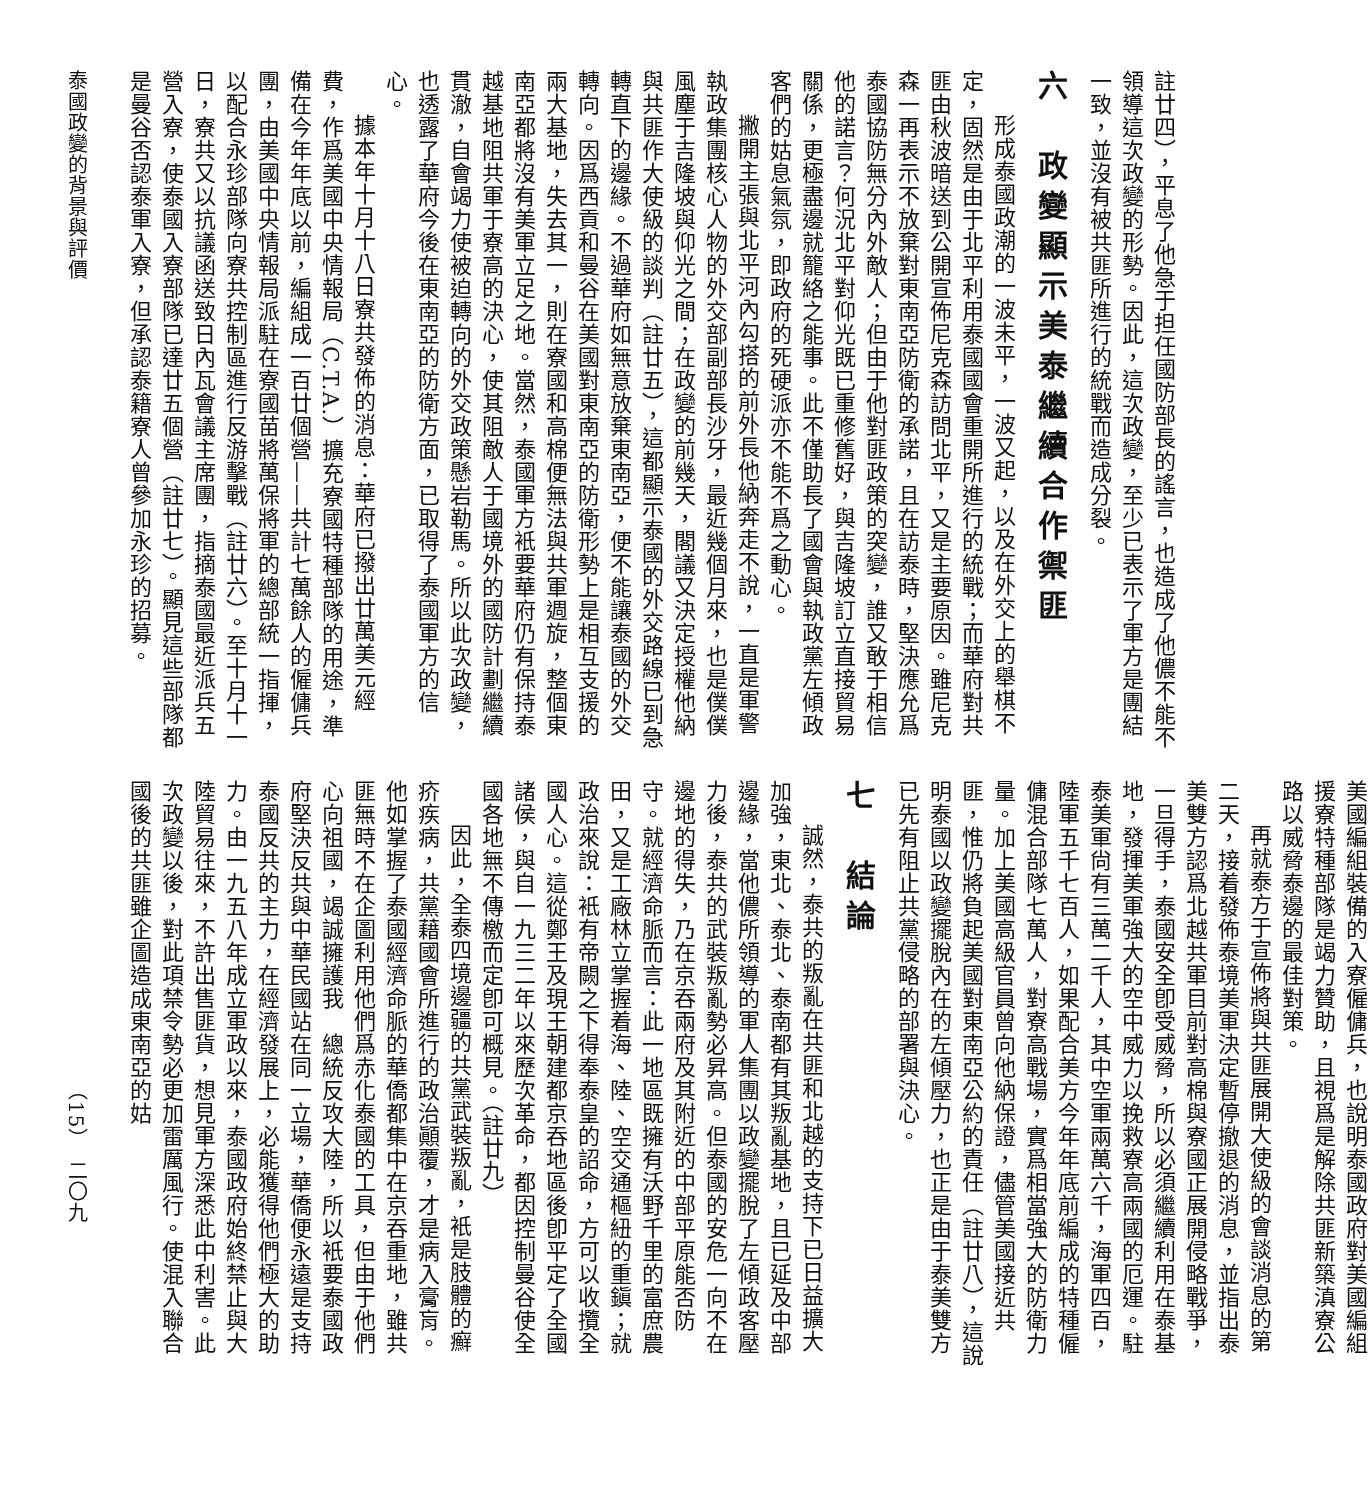註廿四），平息了他急于担任國防部長的謠言，也造成了他儂不能不領導這次政變的形勢。因此，這次政變，至少已表示了軍方是團結一致，並沒有被共匪所進行的統戰而造成分裂。
六　政變顯示美泰繼續合作禦匪
形成泰國政潮的一波未平，一波又起，以及在外交上的舉棋不定，固然是由于北平利用泰國國會重開所進行的統戰；而華府對共匪由秋波暗送到公開宣佈尼克森訪問北平，又是主要原因。雖尼克森一再表示不放棄對東南亞防衛的承諾，且在訪泰時，堅決應允爲泰國協防無分內外敵人；但由于他對匪政策的突變，誰又敢于相信他的諾言？何況北平對仰光既已重修舊好，與吉隆坡訂立直接貿易關係，更極盡邊就籠絡之能事。此不僅助長了國會與執政黨左傾政客們的姑息氣氛，即政府的死硬派亦不能不爲之動心。
撇開主張與北平河內勾搭的前外長他納奔走不說，一直是軍警執政集團核心人物的外交部副部長沙牙，最近幾個月來，也是僕僕風塵于吉隆坡與仰光之間；在政變的前幾天，閣議又決定授權他納與共匪作大使級的談判（註廿五），這都顯示泰國的外交路線已到急轉直下的邊緣。不過華府如無意放棄東南亞，便不能讓泰國的外交轉向。因爲西貢和曼谷在美國對東南亞的防衛形勢上是相互支援的兩大基地，失去其一，則在寮國和高棉便無法與共軍週旋，整個東南亞都將沒有美軍立足之地。當然，泰國軍方衹要華府仍有保持泰越基地阻共軍于寮高的決心，使其阻敵人于國境外的國防計劃繼續貫澈，自會竭力使被迫轉向的外交政策懸岩勒馬。所以此次政變，也透露了華府今後在東南亞的防衛方面，已取得了泰國軍方的信心。
據本年十月十八日寮共發佈的消息：華府已撥出廿萬美元經費，作爲美國中央情報局（C.T.A.）擴充寮國特種部隊的用途，準備在今年年底以前，編組成一百廿個營——共計七萬餘人的僱傭兵團，由美國中央情報局派駐在寮國苗將萬保將軍的總部統一指揮，以配合永珍部隊向寮共控制區進行反游擊戰（註廿六）。至十月十一日，寮共又以抗議函送致日內瓦會議主席團，指摘泰國最近派兵五營入寮，使泰國入寮部隊已達廿五個營（註廿七）。顯見這些部隊都是曼谷否認泰軍入寮，但承認泰籍寮人曾參加永珍的招募。
泰國政變的背景與評價
美國編組裝備的入寮僱傭兵，也說明泰國政府對美國編組援寮特種部隊是竭力贊助，且視爲是解除共匪新築滇寮公路以威脅泰邊的最佳對策。
再就泰方于宣佈將與共匪展開大使級的會談消息的第二天，接着發佈泰境美軍決定暫停撤退的消息，並指出泰美雙方認爲北越共軍目前對高棉與寮國正展開侵略戰爭，一旦得手，泰國安全卽受威脅，所以必須繼續利用在泰基地，發揮美軍強大的空中威力以挽救寮高兩國的厄運。駐泰美軍尙有三萬二千人，其中空軍兩萬六千，海軍四百，陸軍五千七百人，如果配合美方今年年底前編成的特種僱傭混合部隊七萬人，對寮高戰場，實爲相當強大的防衛力量。加上美國高級官員曾向他納保證，儘管美國接近共匪，惟仍將負起美國對東南亞公約的責任（註廿八），這說明泰國以政變擺脫內在的左傾壓力，也正是由于泰美雙方已先有阻止共黨侵略的部署與決心。
七　結論
誠然，泰共的叛亂在共匪和北越的支持下已日益擴大加強，東北、泰北、泰南都有其叛亂基地，且已延及中部邊緣，當他儂所領導的軍人集團以政變擺脫了左傾政客壓力後，泰共的武裝叛亂勢必昇高。但泰國的安危一向不在邊地的得失，乃在京吞兩府及其附近的中部平原能否防守。就經濟命脈而言：此一地區既擁有沃野千里的富庶農田，又是工廠林立掌握着海、陸、空交通樞紐的重鎭；就政治來說：衹有帝闕之下得奉泰皇的詔命，方可以收攬全國人心。這從鄭王及現王朝建都京吞地區後卽平定了全國諸侯，與自一九三二年以來歷次革命，都因控制曼谷使全國各地無不傳檄而定卽可概見。（註廿九）
因此，全泰四境邊疆的共黨武裝叛亂，衹是肢體的癬疥疾病，共黨藉國會所進行的政治顚覆，才是病入膏肓。他如掌握了泰國經濟命脈的華僑都集中在京吞重地，雖共匪無時不在企圖利用他們爲赤化泰國的工具，但由于他們心向祖國，竭誠擁護我　總統反攻大陸，所以衹要泰國政府堅決反共與中華民國站在同一立場，華僑便永遠是支持泰國反共的主力，在經濟發展上，必能獲得他們極大的助力。由一九五八年成立軍政以來，泰國政府始終禁止與大陸貿易往來，不許出售匪貨，想見軍方深悉此中利害。此次政變以後，對此項禁令勢必更加雷厲風行。使混入聯合國後的共匪雖企圖造成東南亞的姑
（15）　二〇九